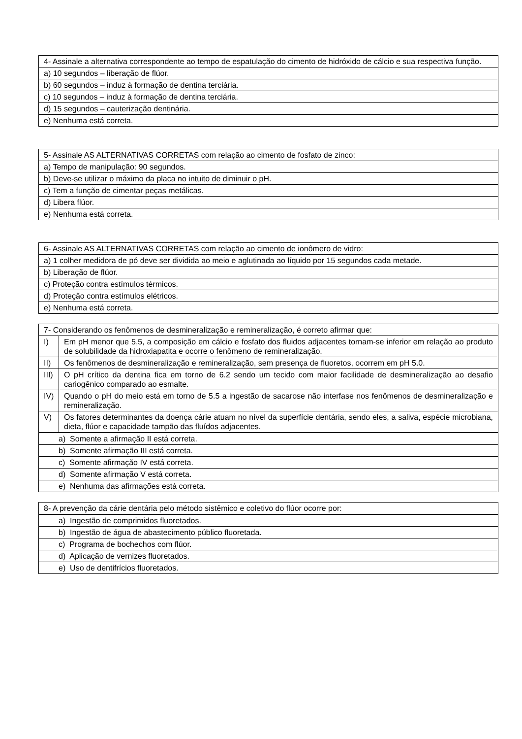| 4- Assinale a alternativa correspondente ao tempo de espatulação do cimento de hidróxido de cálcio e sua respectiva função. |
| a) 10 segundos – liberação de flúor. |
| b) 60 segundos – induz à formação de dentina terciária. |
| c) 10 segundos – induz à formação de dentina terciária. |
| d) 15 segundos – cauterização dentinária. |
| e) Nenhuma está correta. |
| 5- Assinale AS ALTERNATIVAS CORRETAS com relação ao cimento de fosfato de zinco: |
| a) Tempo de manipulação: 90 segundos. |
| b) Deve-se utilizar o máximo da placa no intuito de diminuir o pH. |
| c) Tem a função de cimentar peças metálicas. |
| d) Libera flúor. |
| e) Nenhuma está correta. |
| 6- Assinale AS ALTERNATIVAS CORRETAS com relação ao cimento de ionômero de vidro: |
| a) 1 colher medidora de pó deve ser dividida ao meio e aglutinada ao líquido por 15 segundos cada metade. |
| b) Liberação de flúor. |
| c) Proteção contra estímulos térmicos. |
| d) Proteção contra estímulos elétricos. |
| e) Nenhuma está correta. |
| 7- Considerando os fenômenos de desmineralização e remineralização, é correto afirmar que: | |
| I) | Em pH menor que 5,5, a composição em cálcio e fosfato dos fluidos adjacentes tornam-se inferior em relação ao produto de solubilidade da hidroxiapatita e ocorre o fenômeno de remineralização. |
| II) | Os fenômenos de desmineralização e remineralização, sem presença de fluoretos, ocorrem em pH 5.0. |
| III) | O pH crítico da dentina fica em torno de 6.2 sendo um tecido com maior facilidade de desmineralização ao desafio cariogênico comparado ao esmalte. |
| IV) | Quando o pH do meio está em torno de 5.5 a ingestão de sacarose não interfase nos fenômenos de desmineralização e remineralização. |
| V) | Os fatores determinantes da doença cárie atuam no nível da superfície dentária, sendo eles, a saliva, espécie microbiana, dieta, flúor e capacidade tampão das fluídos adjacentes. |
| a) Somente a afirmação II está correta. |
| b) Somente afirmação III está correta. |
| c) Somente afirmação IV está correta. |
| d) Somente afirmação V está correta. |
| e) Nenhuma das afirmações está correta. |
| 8- A prevenção da cárie dentária pelo método sistêmico e coletivo do flúor ocorre por: |
| a) Ingestão de comprimidos fluoretados. |
| b) Ingestão de água de abastecimento público fluoretada. |
| c) Programa de bochechos com flúor. |
| d) Aplicação de vernizes fluoretados. |
| e) Uso de dentifrícios fluoretados. |